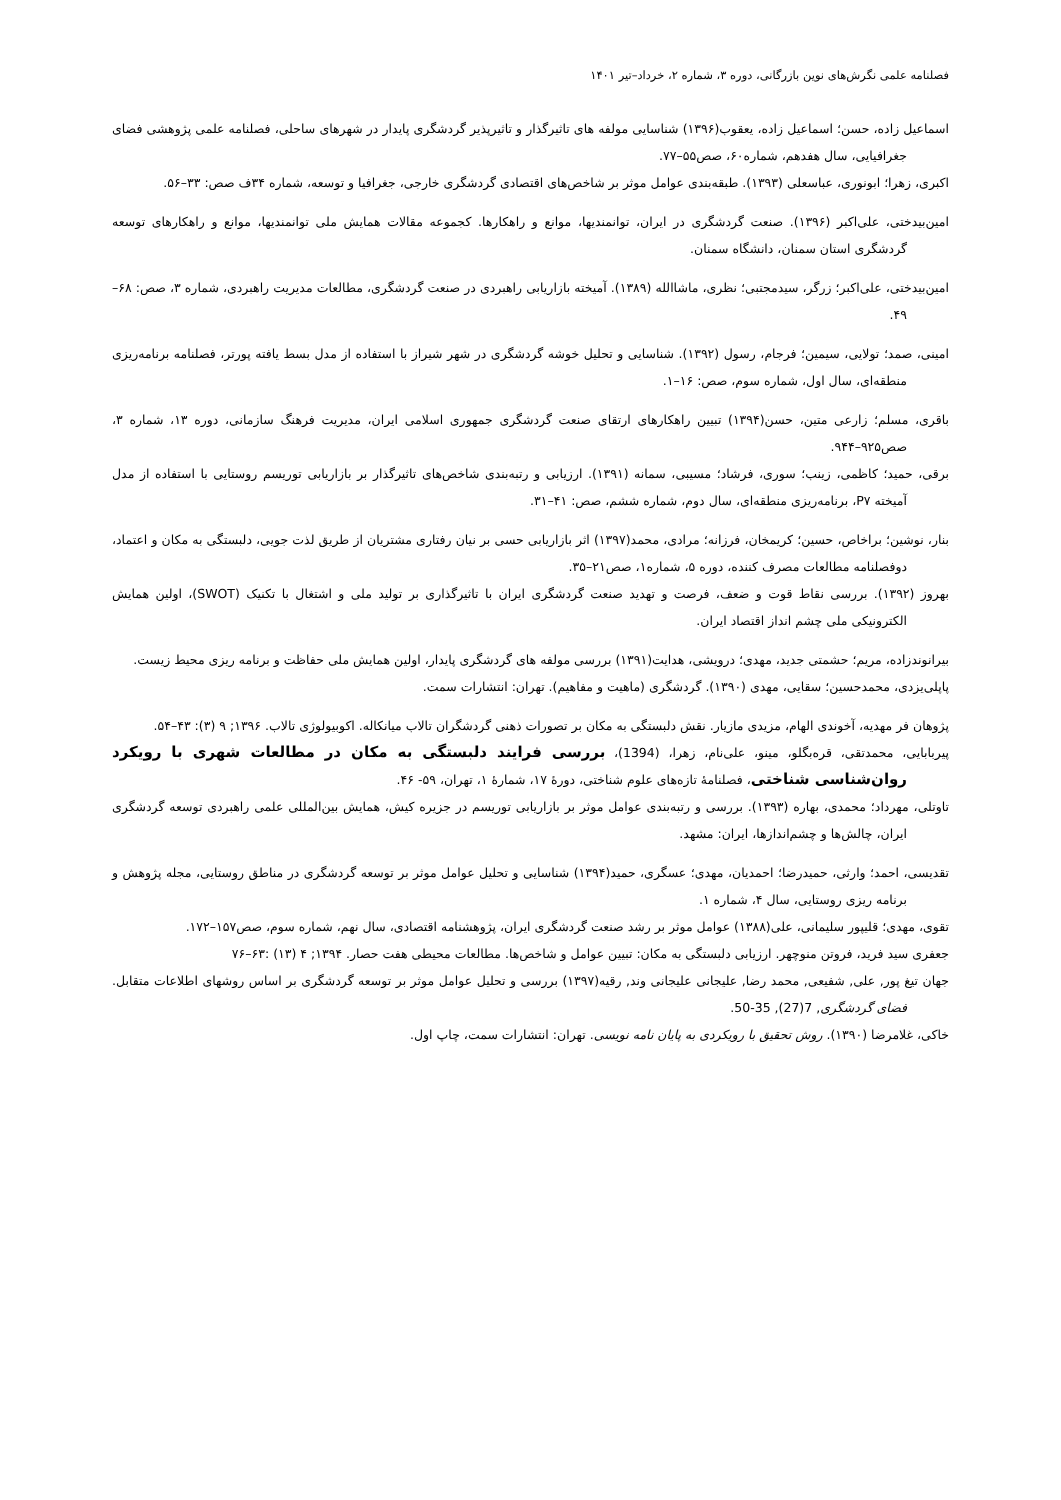فصلنامه علمی نگرش‌های نوین بازرگانی، دوره ۳، شماره ۲، خرداد–تیر ۱۴۰۱
اسماعیل زاده، حسن؛ اسماعیل زاده، یعقوب(۱۳۹۶) شناسایی مولفه های تاثیرگذار و تاثیرپذیر گردشگری پایدار در شهرهای ساحلی، فصلنامه علمی پژوهشی فضای جغرافیایی، سال هفدهم، شماره۶۰، صص۵۵–۷۷.
اکبری، زهرا؛ ابونوری، عباسعلی (۱۳۹۳). طبقه‌بندی عوامل موثر بر شاخص‌های اقتصادی گردشگری خارجی، جغرافیا و توسعه، شماره ۳۴ف صص: ۳۳–۵۶.
امین‌بیدختی، علی‌اکبر (۱۳۹۶). صنعت گردشگری در ایران، توانمندیها، موانع و راهکارها. کجموعه مقالات همایش ملی توانمندیها، موانع و راهکارهای توسعه گردشگری استان سمنان، دانشگاه سمنان.
امین‌بیدختی، علی‌اکبر؛ زرگر، سیدمجتبی؛ نظری، ماشاالله (۱۳۸۹). آمیخته بازاریابی راهبردی در صنعت گردشگری، مطالعات مدیریت راهبردی، شماره ۳، صص: ۶۸–۴۹.
امینی، صمد؛ تولایی، سیمین؛ فرجام، رسول (۱۳۹۲). شناسایی و تحلیل خوشه گردشگری در شهر شیراز با استفاده از مدل بسط یافته پورتر، فصلنامه برنامه‌ریزی منطقه‌ای، سال اول، شماره سوم، صص: ۱۶–۱.
باقری، مسلم؛ زارعی متین، حسن(۱۳۹۴) تبیین راهکارهای ارتقای صنعت گردشگری جمهوری اسلامی ایران، مدیریت فرهنگ سازمانی، دوره ۱۳، شماره ۳، صص۹۲۵–۹۴۴.
برقی، حمید؛ کاظمی، زینب؛ سوری، فرشاد؛ مسیبی، سمانه (۱۳۹۱). ارزیابی و رتبه‌بندی شاخص‌های تاثیرگذار بر بازاریابی توریسم روستایی با استفاده از مدل آمیخته P۷، برنامه‌ریزی منطقه‌ای، سال دوم، شماره ششم، صص: ۴۱–۳۱.
بنار، نوشین؛ براخاص، حسین؛ کریمخان، فرزانه؛ مرادی، محمد(۱۳۹۷) اثر بازاریابی حسی بر نیان رفتاری مشتریان از طریق لذت جویی، دلبستگی به مکان و اعتماد، دوفصلنامه مطالعات مصرف کننده، دوره ۵، شماره۱، صص۲۱–۳۵.
بهروز (۱۳۹۲). بررسی نقاط قوت و ضعف، فرصت و تهدید صنعت گردشگری ایران با تاثیرگذاری بر تولید ملی و اشتغال با تکنیک (SWOT)، اولین همایش الکترونیکی ملی چشم انداز اقتصاد ایران.
بیرانوندزاده، مریم؛ حشمتی جدید، مهدی؛ درویشی، هدایت(۱۳۹۱) بررسی مولفه های گردشگری پایدار، اولین همایش ملی حفاظت و برنامه ریزی محیط زیست.
پاپلی‌یزدی، محمدحسین؛ سقایی، مهدی (۱۳۹۰). گردشگری (ماهیت و مفاهیم). تهران: انتشارات سمت.
پژوهان فر مهدیه، آخوندی الهام، مزیدی مازیار. نقش دلبستگی به مکان بر تصورات ذهنی گردشگران تالاب میانکاله. اکوبیولوژی تالاب. ۱۳۹۶; ۹ (۳): ۴۳–۵۴.
پیربابایی، محمدتقی، قره‌بگلو، مینو، علی‌نام، زهرا، (1394)، بررسی فرایند دلبستگی به مکان در مطالعات شهری با رویکرد روان‌شناسی شناختی، فصلنامۀ تازه‌های علوم شناختی، دورۀ ۱۷، شمارۀ ۱، تهران، ۵۹- ۴۶.
تاوتلی، مهرداد؛ محمدی، بهاره (۱۳۹۳). بررسی و رتبه‌بندی عوامل موثر بر بازاریابی توریسم در جزیره کیش، همایش بین‌المللی علمی راهبردی توسعه گردشگری ایران، چالش‌ها و چشم‌اندازها، ایران: مشهد.
تقدیسی، احمد؛ وارثی، حمیدرضا؛ احمدیان، مهدی؛ عسگری، حمید(۱۳۹۴) شناسایی و تحلیل عوامل موثر بر توسعه گردشگری در مناطق روستایی، مجله پژوهش و برنامه ریزی روستایی، سال ۴، شماره ۱.
تقوی، مهدی؛ قلیپور سلیمانی، علی(۱۳۸۸) عوامل موثر بر رشد صنعت گردشگری ایران، پژوهشنامه اقتصادی، سال نهم، شماره سوم، صص۱۵۷–۱۷۲.
جعفری سید فرید، فروتن منوچهر. ارزیابی دلبستگی به مکان: تبیین عوامل و شاخص‌ها. مطالعات محیطی هفت حصار. ۱۳۹۴; ۴ (۱۳) :۶۳–۷۶
جهان تیغ پور, علی, شفیعی, محمد رضا, علیجانی علیجانی وند, رقیه(۱۳۹۷) بررسی و تحلیل عوامل موثر بر توسعه گردشگری بر اساس روشهای اطلاعات متقابل. فضای گردشگری, 7(27), 35-50.
خاکی، غلامرضا (۱۳۹۰). روش تحقیق با رویکردی به پایان نامه نویسی. تهران: انتشارات سمت، چاپ اول.